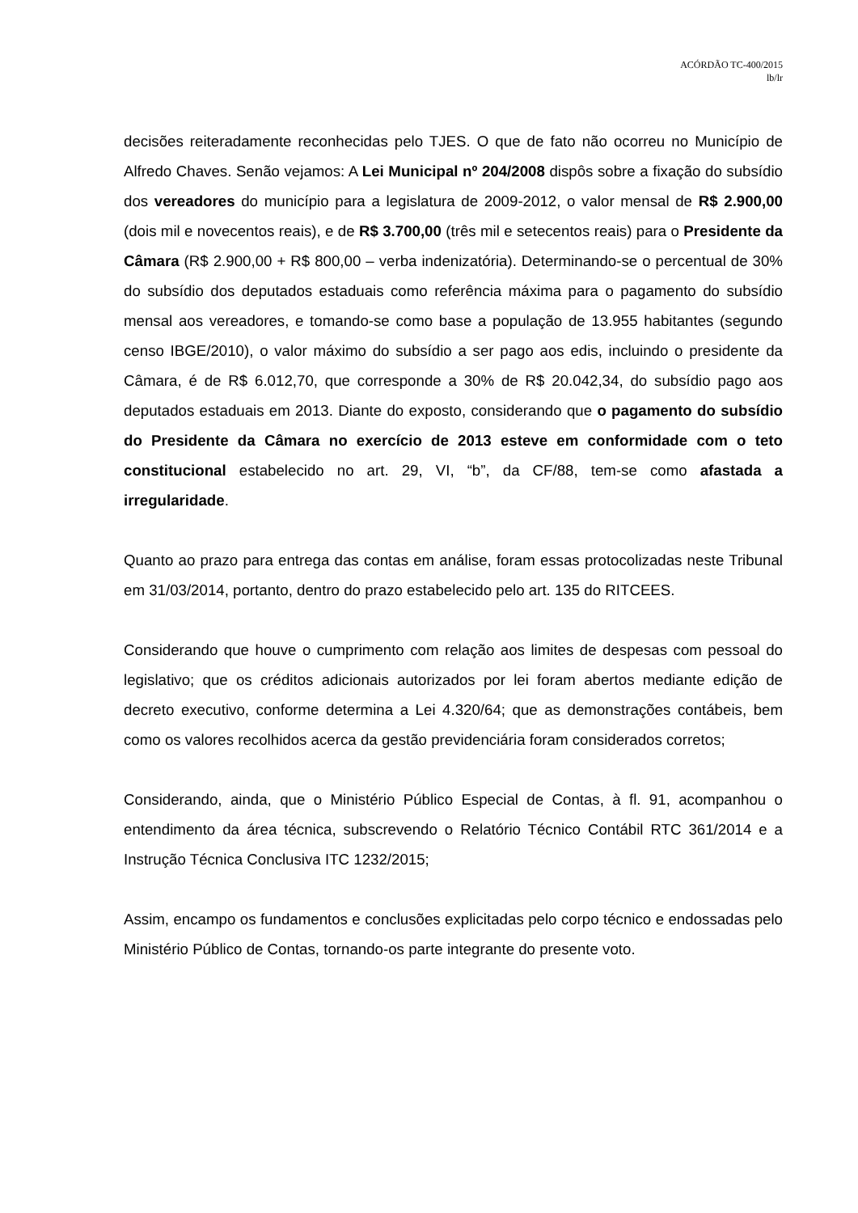ACÓRDÃO TC-400/2015
lb/lr
decisões reiteradamente reconhecidas pelo TJES. O que de fato não ocorreu no Município de Alfredo Chaves. Senão vejamos: A Lei Municipal nº 204/2008 dispôs sobre a fixação do subsídio dos vereadores do município para a legislatura de 2009-2012, o valor mensal de R$ 2.900,00 (dois mil e novecentos reais), e de R$ 3.700,00 (três mil e setecentos reais) para o Presidente da Câmara (R$ 2.900,00 + R$ 800,00 – verba indenizatória). Determinando-se o percentual de 30% do subsídio dos deputados estaduais como referência máxima para o pagamento do subsídio mensal aos vereadores, e tomando-se como base a população de 13.955 habitantes (segundo censo IBGE/2010), o valor máximo do subsídio a ser pago aos edis, incluindo o presidente da Câmara, é de R$ 6.012,70, que corresponde a 30% de R$ 20.042,34, do subsídio pago aos deputados estaduais em 2013. Diante do exposto, considerando que o pagamento do subsídio do Presidente da Câmara no exercício de 2013 esteve em conformidade com o teto constitucional estabelecido no art. 29, VI, “b”, da CF/88, tem-se como afastada a irregularidade.
Quanto ao prazo para entrega das contas em análise, foram essas protocolizadas neste Tribunal em 31/03/2014, portanto, dentro do prazo estabelecido pelo art. 135 do RITCEES.
Considerando que houve o cumprimento com relação aos limites de despesas com pessoal do legislativo; que os créditos adicionais autorizados por lei foram abertos mediante edição de decreto executivo, conforme determina a Lei 4.320/64; que as demonstrações contábeis, bem como os valores recolhidos acerca da gestão previdenciária foram considerados corretos;
Considerando, ainda, que o Ministério Público Especial de Contas, à fl. 91, acompanhou o entendimento da área técnica, subscrevendo o Relatório Técnico Contábil RTC 361/2014 e a Instrução Técnica Conclusiva ITC 1232/2015;
Assim, encampo os fundamentos e conclusões explicitadas pelo corpo técnico e endossadas pelo Ministério Público de Contas, tornando-os parte integrante do presente voto.